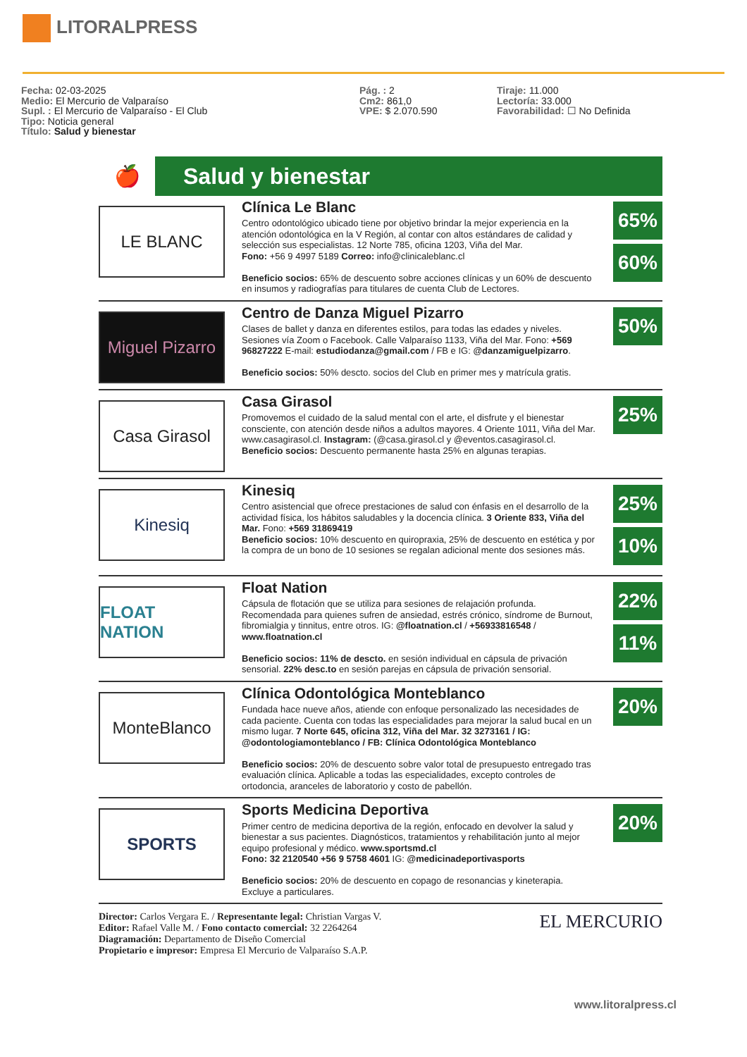LITORALPRESS
Fecha: 02-03-2025
Medio: El Mercurio de Valparaíso
Supl. : El Mercurio de Valparaíso - El Club
Tipo: Noticia general
Título: Salud y bienestar
Pág. : 2
Cm2: 861,0
VPE: $ 2.070.590
Tiraje: 11.000
Lectoría: 33.000
Favorabilidad: ☐ No Definida
🍎
Salud y bienestar
LE BLANC
Clínica Le Blanc
Centro odontológico ubicado tiene por objetivo brindar la mejor experiencia en la atención odontológica en la V Región, al contar con altos estándares de calidad y selección sus especialistas. 12 Norte 785, oficina 1203, Viña del Mar.
Fono: +56 9 4997 5189 Correo: info@clinicaleblanc.cl
Beneficio socios: 65% de descuento sobre acciones clínicas y un 60% de descuento en insumos y radiografías para titulares de cuenta Club de Lectores.
65%
60%
Miguel Pizarro
Centro de Danza Miguel Pizarro
Clases de ballet y danza en diferentes estilos, para todas las edades y niveles. Sesiones vía Zoom o Facebook. Calle Valparaíso 1133, Viña del Mar. Fono: +569 96827222 E-mail: estudiodanza@gmail.com / FB e IG: @danzamiguelpizarro.
Beneficio socios: 50% descto. socios del Club en primer mes y matrícula gratis.
50%
Casa Girasol
Casa Girasol
Promovemos el cuidado de la salud mental con el arte, el disfrute y el bienestar consciente, con atención desde niños a adultos mayores. 4 Oriente 1011, Viña del Mar. www.casagirasol.cl. Instagram: (@casa.girasol.cl y @eventos.casagirasol.cl.
Beneficio socios: Descuento permanente hasta 25% en algunas terapias.
25%
Kinesiq
Kinesiq
Centro asistencial que ofrece prestaciones de salud con énfasis en el desarrollo de la actividad física, los hábitos saludables y la docencia clínica. 3 Oriente 833, Viña del Mar. Fono: +569 31869419
Beneficio socios: 10% descuento en quiropraxia, 25% de descuento en estética y por la compra de un bono de 10 sesiones se regalan adicional mente dos sesiones más.
25%
10%
FLOAT NATION
Float Nation
Cápsula de flotación que se utiliza para sesiones de relajación profunda. Recomendada para quienes sufren de ansiedad, estrés crónico, síndrome de Burnout, fibromialgia y tinnitus, entre otros. IG: @floatnation.cl / +56933816548 / www.floatnation.cl
Beneficio socios: 11% de descto. en sesión individual en cápsula de privación sensorial. 22% desc.to en sesión parejas en cápsula de privación sensorial.
22%
11%
MonteBlanco
Clínica Odontológica Monteblanco
Fundada hace nueve años, atiende con enfoque personalizado las necesidades de cada paciente. Cuenta con todas las especialidades para mejorar la salud bucal en un mismo lugar. 7 Norte 645, oficina 312, Viña del Mar. 32 3273161 / IG: @odontologiamonteblanco / FB: Clínica Odontológica Monteblanco
Beneficio socios: 20% de descuento sobre valor total de presupuesto entregado tras evaluación clínica. Aplicable a todas las especialidades, excepto controles de ortodoncia, aranceles de laboratorio y costo de pabellón.
20%
SPORTS
Sports Medicina Deportiva
Primer centro de medicina deportiva de la región, enfocado en devolver la salud y bienestar a sus pacientes. Diagnósticos, tratamientos y rehabilitación junto al mejor equipo profesional y médico. www.sportsmd.cl
Fono: 32 2120540 +56 9 5758 4601 IG: @medicinadeportivasports
Beneficio socios: 20% de descuento en copago de resonancias y kineterapia. Excluye a particulares.
20%
Director: Carlos Vergara E. / Representante legal: Christian Vargas V.
Editor: Rafael Valle M. / Fono contacto comercial: 32 2264264
Diagramación: Departamento de Diseño Comercial
Propietario e impresor: Empresa El Mercurio de Valparaíso S.A.P.
EL MERCURIO
www.litoralpress.cl